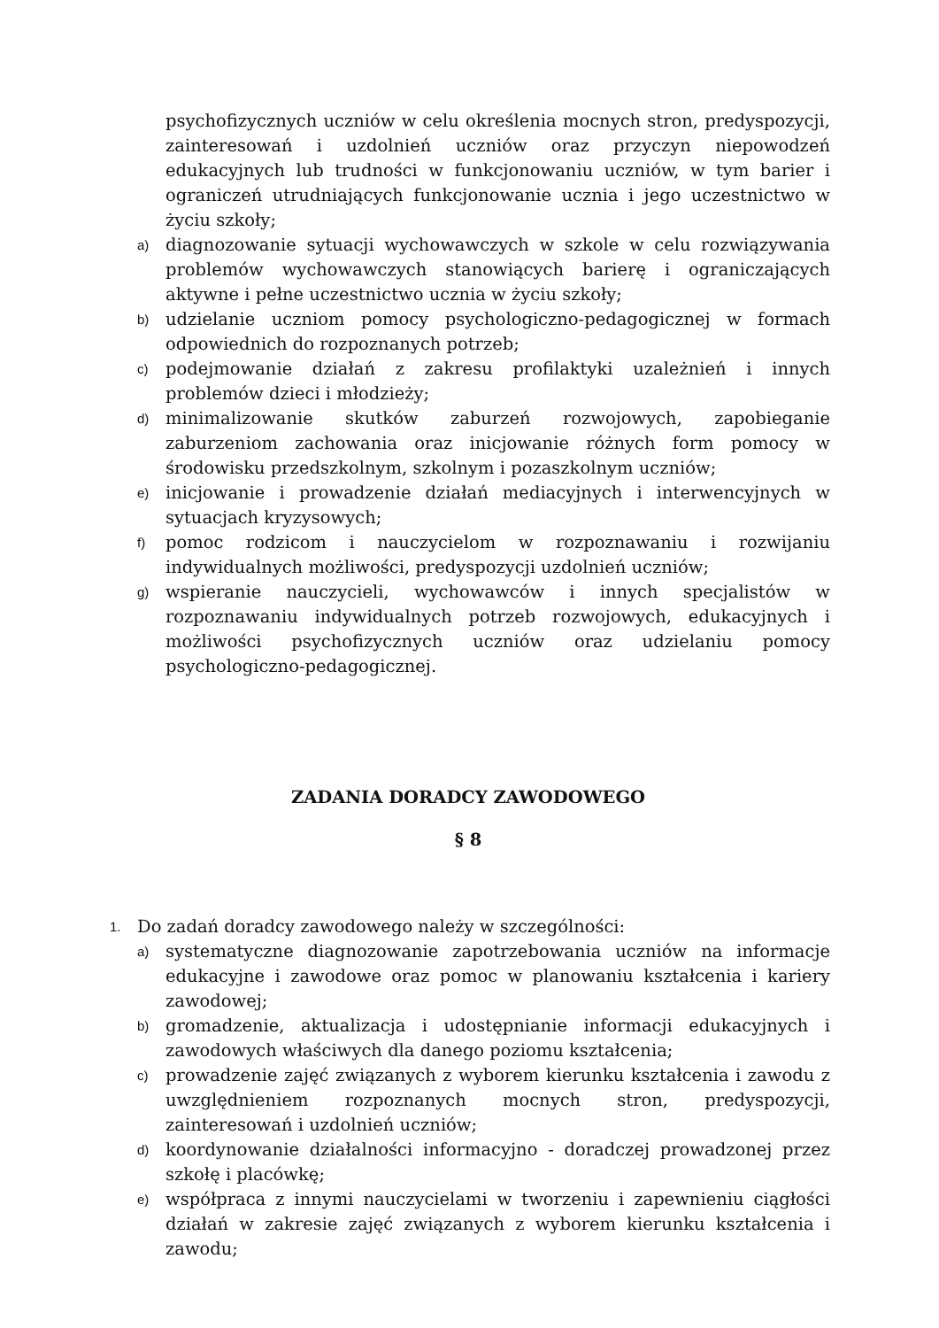psychofizycznych uczniów w celu określenia mocnych stron, predyspozycji, zainteresowań i uzdolnień uczniów oraz przyczyn niepowodzeń edukacyjnych lub trudności w funkcjonowaniu uczniów, w tym barier i ograniczeń utrudniających funkcjonowanie ucznia i jego uczestnictwo w życiu szkoły;
a) diagnozowanie sytuacji wychowawczych w szkole w celu rozwiązywania problemów wychowawczych stanowiących barierę i ograniczających aktywne i pełne uczestnictwo ucznia w życiu szkoły;
b) udzielanie uczniom pomocy psychologiczno-pedagogicznej w formach odpowiednich do rozpoznanych potrzeb;
c) podejmowanie działań z zakresu profilaktyki uzależnień i innych problemów dzieci i młodzieży;
d) minimalizowanie skutków zaburzeń rozwojowych, zapobieganie zaburzeniom zachowania oraz inicjowanie różnych form pomocy w środowisku przedszkolnym, szkolnym i pozaszkolnym uczniów;
e) inicjowanie i prowadzenie działań mediacyjnych i interwencyjnych w sytuacjach kryzysowych;
f) pomoc rodzicom i nauczycielom w rozpoznawaniu i rozwijaniu indywidualnych możliwości, predyspozycji uzdolnień uczniów;
g) wspieranie nauczycieli, wychowawców i innych specjalistów w rozpoznawaniu indywidualnych potrzeb rozwojowych, edukacyjnych i możliwości psychofizycznych uczniów oraz udzielaniu pomocy psychologiczno-pedagogicznej.
ZADANIA DORADCY ZAWODOWEGO
§ 8
1. Do zadań doradcy zawodowego należy w szczególności:
a) systematyczne diagnozowanie zapotrzebowania uczniów na informacje edukacyjne i zawodowe oraz pomoc w planowaniu kształcenia i kariery zawodowej;
b) gromadzenie, aktualizacja i udostępnianie informacji edukacyjnych i zawodowych właściwych dla danego poziomu kształcenia;
c) prowadzenie zajęć związanych z wyborem kierunku kształcenia i zawodu z uwzględnieniem rozpoznanych mocnych stron, predyspozycji, zainteresowań i uzdolnień uczniów;
d) koordynowanie działalności informacyjno - doradczej prowadzonej przez szkołę i placówkę;
e) współpraca z innymi nauczycielami w tworzeniu i zapewnieniu ciągłości działań w zakresie zajęć związanych z wyborem kierunku kształcenia i zawodu;